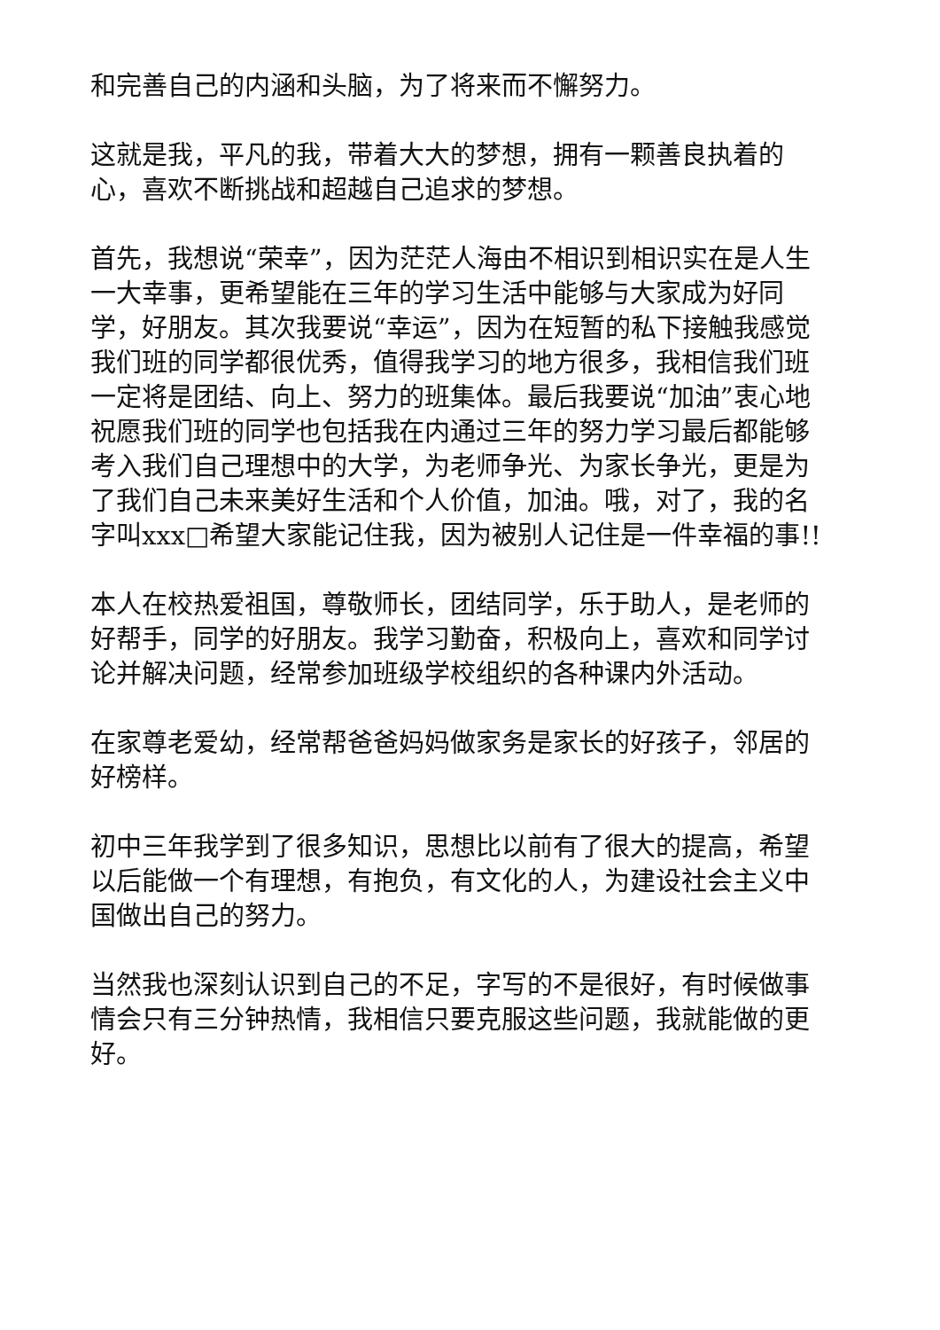和完善自己的内涵和头脑，为了将来而不懈努力。
这就是我，平凡的我，带着大大的梦想，拥有一颗善良执着的心，喜欢不断挑战和超越自己追求的梦想。
首先，我想说“荣幸”，因为茫茫人海由不相识到相识实在是人生一大幸事，更希望能在三年的学习生活中能够与大家成为好同学，好朋友。其次我要说“幸运”，因为在短暂的私下接触我感觉我们班的同学都很优秀，值得我学习的地方很多，我相信我们班一定将是团结、向上、努力的班集体。最后我要说“加油”衷心地祝愿我们班的同学也包括我在内通过三年的努力学习最后都能够考入我们自己理想中的大学，为老师争光、为家长争光，更是为了我们自己未来美好生活和个人价值，加油。哦，对了，我的名字叫xxx□希望大家能记住我，因为被别人记住是一件幸福的事!!
本人在校热爱祖国，尊敬师长，团结同学，乐于助人，是老师的好帮手，同学的好朋友。我学习勤奋，积极向上，喜欢和同学讨论并解决问题，经常参加班级学校组织的各种课内外活动。
在家尊老爱幼，经常帮爸爸妈妈做家务是家长的好孩子，邻居的好榜样。
初中三年我学到了很多知识，思想比以前有了很大的提高，希望以后能做一个有理想，有抱负，有文化的人，为建设社会主义中国做出自己的努力。
当然我也深刻认识到自己的不足，字写的不是很好，有时候做事情会只有三分钟热情，我相信只要克服这些问题，我就能做的更好。